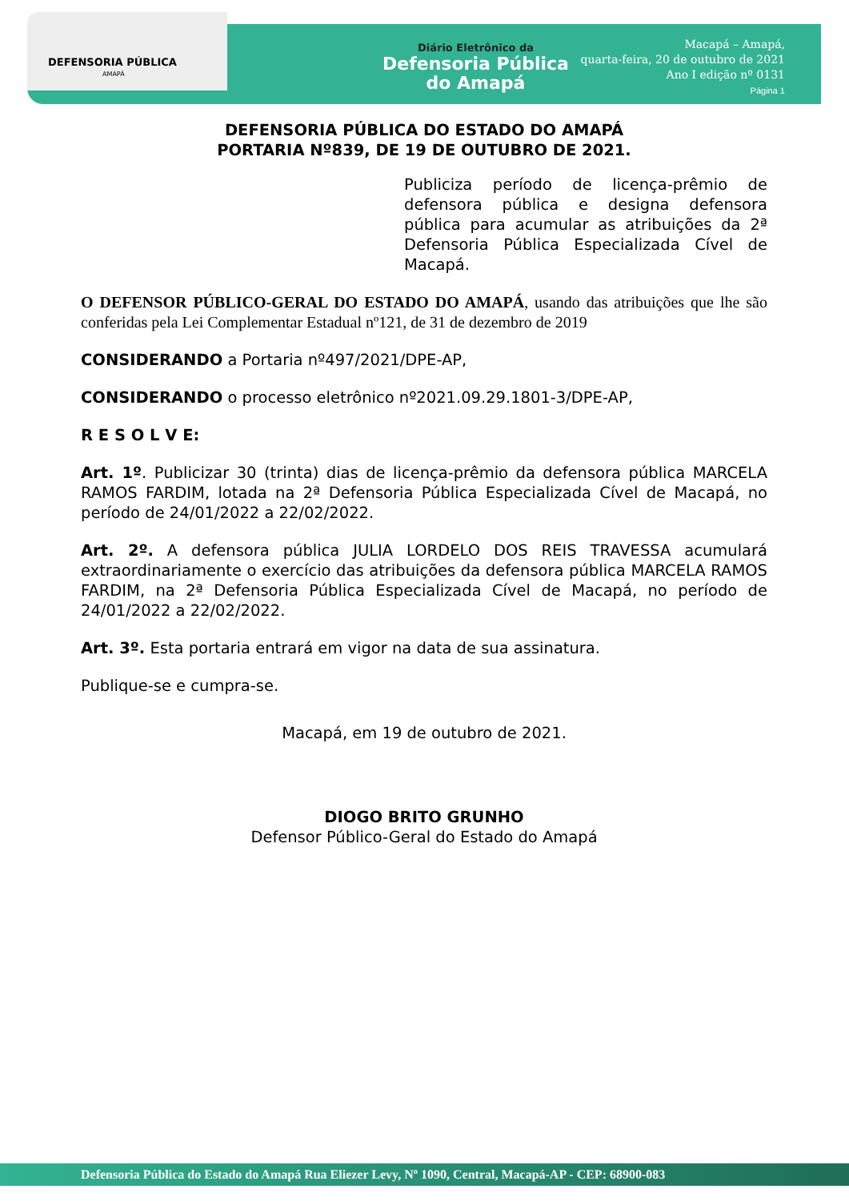DEFENSORIA PÚBLICA
AMAPÁ
Diário Eletrônico da
Defensoria Pública
do Amapá
Macapá – Amapá,
quarta-feira, 20 de outubro de 2021
Ano I edição nº 0131
Página 1
DEFENSORIA PÚBLICA DO ESTADO DO AMAPÁ
PORTARIA Nº839, DE 19 DE OUTUBRO DE 2021.
Publiciza período de licença-prêmio de defensora pública e designa defensora pública para acumular as atribuições da 2ª Defensoria Pública Especializada Cível de Macapá.
O DEFENSOR PÚBLICO-GERAL DO ESTADO DO AMAPÁ, usando das atribuições que lhe são conferidas pela Lei Complementar Estadual nº121, de 31 de dezembro de 2019
CONSIDERANDO a Portaria nº497/2021/DPE-AP,
CONSIDERANDO o processo eletrônico nº2021.09.29.1801-3/DPE-AP,
R E S O L V E:
Art. 1º. Publicizar 30 (trinta) dias de licença-prêmio da defensora pública MARCELA RAMOS FARDIM, lotada na 2ª Defensoria Pública Especializada Cível de Macapá, no período de 24/01/2022 a 22/02/2022.
Art. 2º. A defensora pública JULIA LORDELO DOS REIS TRAVESSA acumulará extraordinariamente o exercício das atribuições da defensora pública MARCELA RAMOS FARDIM, na 2ª Defensoria Pública Especializada Cível de Macapá, no período de 24/01/2022 a 22/02/2022.
Art. 3º. Esta portaria entrará em vigor na data de sua assinatura.
Publique-se e cumpra-se.
Macapá, em 19 de outubro de 2021.
DIOGO BRITO GRUNHO
Defensor Público-Geral do Estado do Amapá
Defensoria Pública do Estado do Amapá Rua Eliezer Levy, Nº 1090, Central, Macapá-AP - CEP: 68900-083